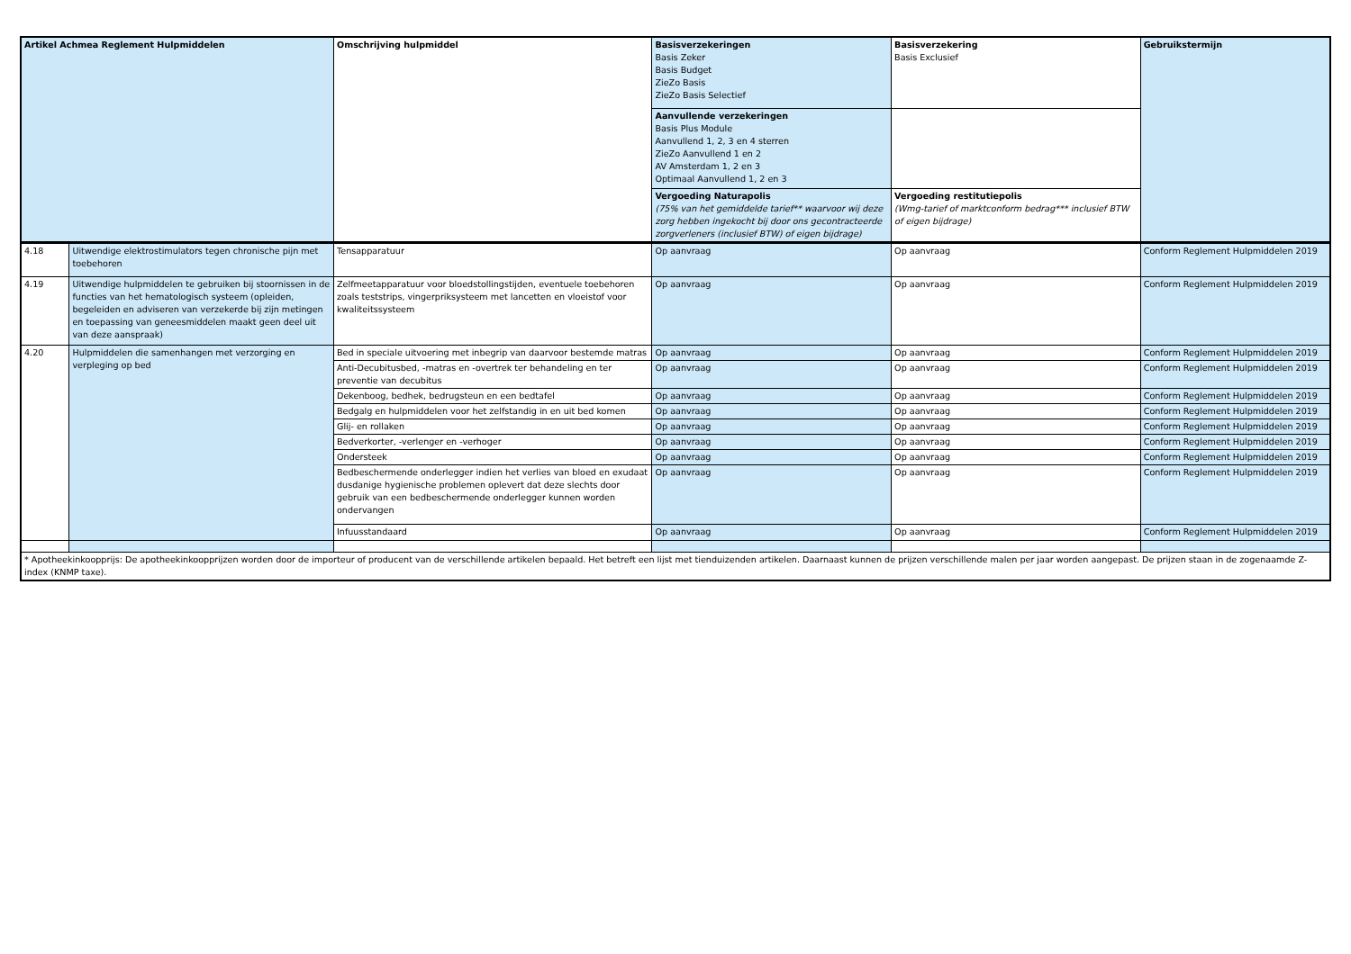| Artikel Achmea Reglement Hulpmiddelen | | Omschrijving hulpmiddel | Basisverzekeringen Basis Zeker Basis Budget ZieZo Basis ZieZo Basis Selectief | Basisverzekering Basis Exclusief | Gebruikstermijn |
| --- | --- | --- | --- | --- | --- |
| | | | Aanvullende verzekeringen Basis Plus Module Aanvullend 1, 2, 3 en 4 sterren ZieZo Aanvullend 1 en 2 AV Amsterdam 1, 2 en 3 Optimaal Aanvullend 1, 2 en 3 | | |
| | | | Vergoeding Naturapolis (75% van het gemiddelde tarief** waarvoor wij deze zorg hebben ingekocht bij door ons gecontracteerde zorgverleners (inclusief BTW) of eigen bijdrage) | Vergoeding restitutiepolis (Wmg-tarief of marktconform bedrag*** inclusief BTW of eigen bijdrage) | |
| 4.18 | Uitwendige elektrostimulators tegen chronische pijn met toebehoren | Tensapparatuur | Op aanvraag | Op aanvraag | Conform Reglement Hulpmiddelen 2019 |
| 4.19 | Uitwendige hulpmiddelen te gebruiken bij stoornissen in de functies van het hematologisch systeem (opleiden, begeleiden en adviseren van verzekerde bij zijn metingen en toepassing van geneesmiddelen maakt geen deel uit van deze aanspraak) | Zelfmeetapparatuur voor bloedstollingstijden, eventuele toebehoren zoals teststrips, vingerpriksysteem met lancetten en vloeistof voor kwaliteitssysteem | Op aanvraag | Op aanvraag | Conform Reglement Hulpmiddelen 2019 |
| 4.20 | Hulpmiddelen die samenhangen met verzorging en verpleging op bed | Bed in speciale uitvoering met inbegrip van daarvoor bestemde matras | Op aanvraag | Op aanvraag | Conform Reglement Hulpmiddelen 2019 |
| | | Anti-Decubitusbed, -matras en -overtrek ter behandeling en ter preventie van decubitus | Op aanvraag | Op aanvraag | Conform Reglement Hulpmiddelen 2019 |
| | | Dekenboog, bedhek, bedrugsteun en een bedtafel | Op aanvraag | Op aanvraag | Conform Reglement Hulpmiddelen 2019 |
| | | Bedgalg en hulpmiddelen voor het zelfstandig in en uit bed komen | Op aanvraag | Op aanvraag | Conform Reglement Hulpmiddelen 2019 |
| | | Glij- en rollaken | Op aanvraag | Op aanvraag | Conform Reglement Hulpmiddelen 2019 |
| | | Bedverkorter, -verlenger en -verhoger | Op aanvraag | Op aanvraag | Conform Reglement Hulpmiddelen 2019 |
| | | Ondersteek | Op aanvraag | Op aanvraag | Conform Reglement Hulpmiddelen 2019 |
| | | Bedbeschermende onderlegger indien het verlies van bloed en exudaat dusdanige hygienische problemen oplevert dat deze slechts door gebruik van een bedbeschermende onderlegger kunnen worden ondervangen | Op aanvraag | Op aanvraag | Conform Reglement Hulpmiddelen 2019 |
| | | Infuusstandaard | Op aanvraag | Op aanvraag | Conform Reglement Hulpmiddelen 2019 |
| * Apotheekinkoopprijs: De apotheekinkoopprijzen worden door de importeur of producent van de verschillende artikelen bepaald. Het betreft een lijst met tienduizenden artikelen. Daarnaast kunnen de prijzen verschillende malen per jaar worden aangepast. De prijzen staan in de zogenaamde Z-index (KNMP taxe). | | | | | |